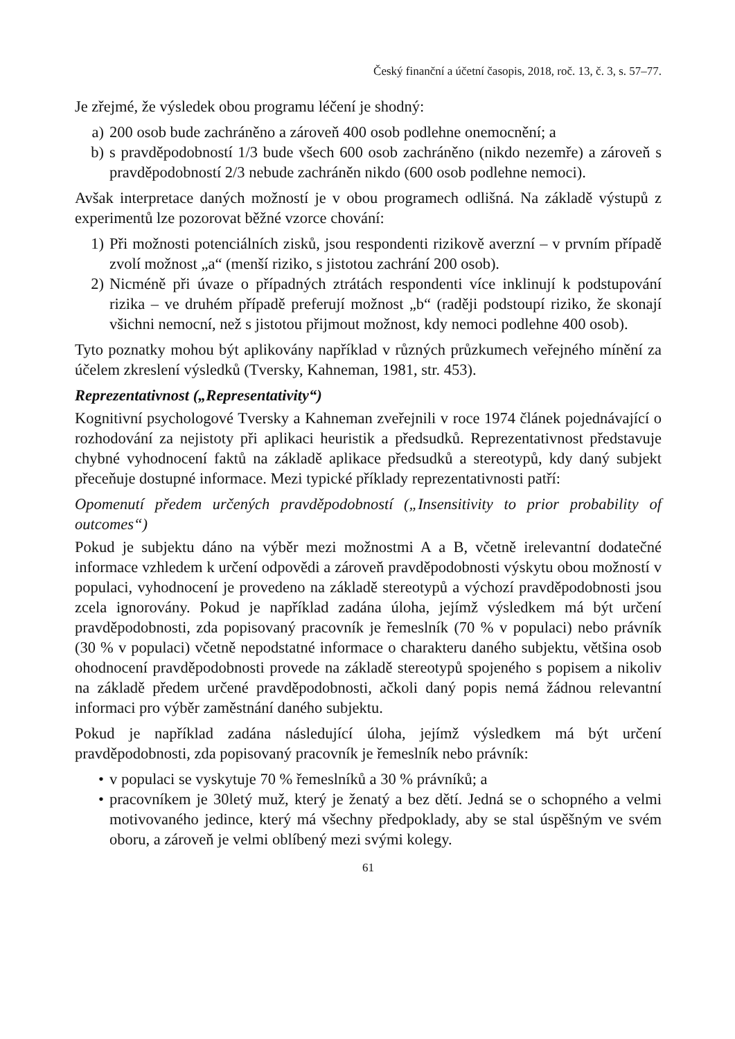Český finanční a účetní časopis, 2018, roč. 13, č. 3, s. 57–77.
Je zřejmé, že výsledek obou programu léčení je shodný:
a) 200 osob bude zachráněno a zároveň 400 osob podlehne onemocnění; a
b) s pravděpodobností 1/3 bude všech 600 osob zachráněno (nikdo nezemře) a zároveň s pravděpodobností 2/3 nebude zachráněn nikdo (600 osob podlehne nemoci).
Avšak interpretace daných možností je v obou programech odlišná. Na základě výstupů z experimentů lze pozorovat běžné vzorce chování:
1) Při možnosti potenciálních zisků, jsou respondenti rizikově averzní – v prvním případě zvolí možnost „a“ (menší riziko, s jistotou zachrání 200 osob).
2) Nicméně při úvaze o případných ztrátách respondenti více inklinují k podstupování rizika – ve druhém případě preferují možnost „b“ (raději podstoupí riziko, že skonají všichni nemocní, než s jistotou přijmout možnost, kdy nemoci podlehne 400 osob).
Tyto poznatky mohou být aplikovány například v různých průzkumech veřejného mínění za účelem zkreslení výsledků (Tversky, Kahneman, 1981, str. 453).
Reprezentativnost („Representativity“)
Kognitivní psychologové Tversky a Kahneman zveřejnili v roce 1974 článek pojednávající o rozhodování za nejistoty při aplikaci heuristik a předsudků. Reprezentativnost představuje chybné vyhodnocení faktů na základě aplikace předsudků a stereotypů, kdy daný subjekt přeceňuje dostupné informace. Mezi typické příklady reprezentativnosti patří:
Opomenutí předem určených pravděpodobností („Insensitivity to prior probability of outcomes“)
Pokud je subjektu dáno na výběr mezi možnostmi A a B, včetně irelevantní dodatečné informace vzhledem k určení odpovědi a zároveň pravděpodobnosti výskytu obou možností v populaci, vyhodnocení je provedeno na základě stereotypů a výchozí pravděpodobnosti jsou zcela ignorovány. Pokud je například zadána úloha, jejímž výsledkem má být určení pravděpodobnosti, zda popisovaný pracovník je řemeslník (70 % v populaci) nebo právník (30 % v populaci) včetně nepodstatné informace o charakteru daného subjektu, většina osob ohodnocení pravděpodobnosti provede na základě stereotypů spojeného s popisem a nikoliv na základě předem určené pravděpodobnosti, ačkoli daný popis nemá žádnou relevantní informaci pro výběr zaměstnání daného subjektu.
Pokud je například zadána následující úloha, jejímž výsledkem má být určení pravděpodobnosti, zda popisovaný pracovník je řemeslník nebo právník:
• v populaci se vyskytuje 70 % řemeslníků a 30 % právníků; a
• pracovníkem je 30letý muž, který je ženatý a bez dětí. Jedná se o schopného a velmi motivovaného jedince, který má všechny předpoklady, aby se stal úspěšným ve svém oboru, a zároveň je velmi oblíbený mezi svými kolegy.
61